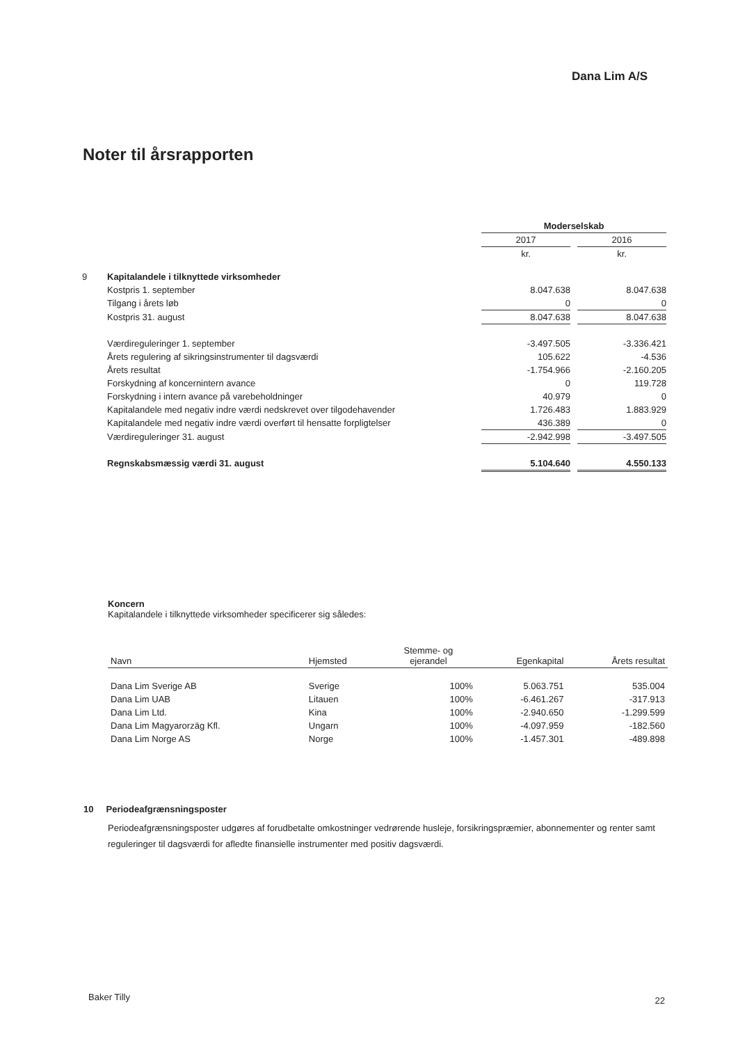Dana Lim A/S
Noter til årsrapporten
| | | Moderselskab | | |
| | | 2017 | | 2016 |
| | | kr. | | kr. |
| 9 | Kapitalandele i tilknyttede virksomheder | | | |
| | Kostpris 1. september | 8.047.638 | | 8.047.638 |
| | Tilgang i årets løb | 0 | | 0 |
| | Kostpris 31. august | 8.047.638 | | 8.047.638 |
| | Værdireguleringer 1. september | -3.497.505 | | -3.336.421 |
| | Årets regulering af sikringsinstrumenter til dagsværdi | 105.622 | | -4.536 |
| | Årets resultat | -1.754.966 | | -2.160.205 |
| | Forskydning af koncernintern avance | 0 | | 119.728 |
| | Forskydning i intern avance på varebeholdninger | 40.979 | | 0 |
| | Kapitalandele med negativ indre værdi nedskrevet over tilgodehavender | 1.726.483 | | 1.883.929 |
| | Kapitalandele med negativ indre værdi overført til hensatte forpligtelser | 436.389 | | 0 |
| | Værdireguleringer 31. august | -2.942.998 | | -3.497.505 |
| | Regnskabsmæssig værdi 31. august | 5.104.640 | | 4.550.133 |
Koncern
Kapitalandele i tilknyttede virksomheder specificerer sig således:
| Navn | Hjemsted | Stemme- og ejerandel | Egenkapital | Årets resultat |
| --- | --- | --- | --- | --- |
| Dana Lim Sverige AB | Sverige | 100% | 5.063.751 | 535.004 |
| Dana Lim UAB | Litauen | 100% | -6.461.267 | -317.913 |
| Dana Lim Ltd. | Kina | 100% | -2.940.650 | -1.299.599 |
| Dana Lim Magyarorzäg Kfl. | Ungarn | 100% | -4.097.959 | -182.560 |
| Dana Lim Norge AS | Norge | 100% | -1.457.301 | -489.898 |
10 Periodeafgrænsningsposter
Periodeafgrænsningsposter udgøres af forudbetalte omkostninger vedrørende husleje, forsikringspræmier, abonnementer og renter samt reguleringer til dagsværdi for afledte finansielle instrumenter med positiv dagsværdi.
Baker Tilly 22